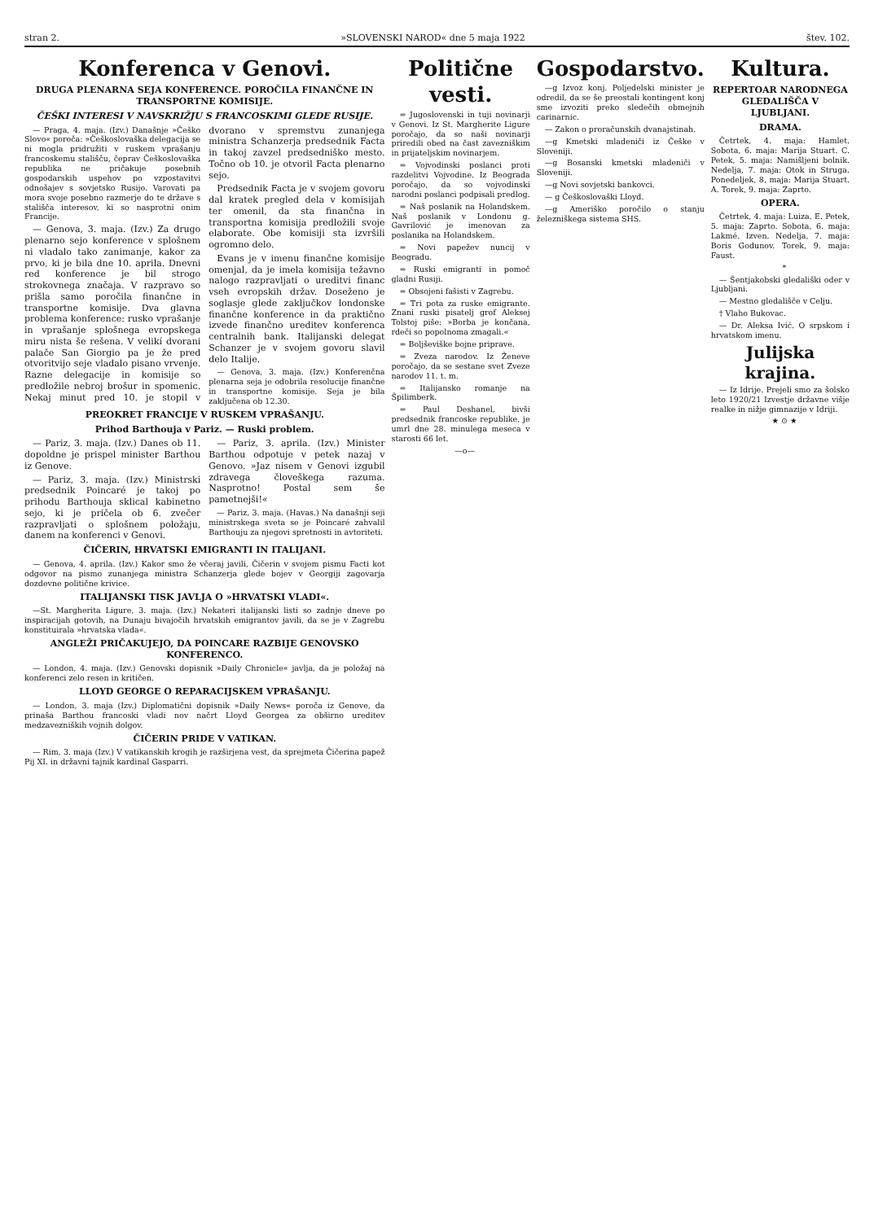stran 2. »SLOVENSKI NAROD« dne 5 maja 1922 štev. 102.
Konferenca v Genovi.
DRUGA PLENARNA SEJA KONFERENCE. POROČILA FINANČNE IN TRANSPORTNE KOMISIJE.
ČEŠKI INTERESI V NAVSKRIŽJU S FRANCOSKIMI GLEDE RUSIJE.
— Praga, 4. maja. (Izv.) Današnje »Češko Slovo« poroča: »Češkoslovaška delegacija se ni mogla pridružiti v ruskem vprašanju francoskemu stališču, čeprav Češkoslovaška republika ne pričakuje posebnih gospodarskih uspehov po vzpostavitvi odnošajev s sovjetsko Rusijo. Varovati pa mora svoje posebno razmerje do te države s stališča interesov, ki so nasprotni onim Francije.
— Genova, 3. maja. (Izv.) Za drugo plenarno sejo konference v splošnem ni vladalo tako zanimanje, kakor za prvo, ki je bila dne 10. aprila. Dnevni red konference je bil strogo strokovnega značaja. V razpravo so prišla samo poročila finančne in transportne komisije. Dva glavna problema konference: rusko vprašanje in vprašanje splošnega evropskega miru nista še rešena. V velikí dvorani palače San Giorgio pa je že pred otvoritvijo seje vladalo pisano vrvenje. Razne delegacije in komisije so predložile nebroj brošur in spomenic. Nekaj minut pred 10. je stopil v dvorano v spremstvu zunanjega ministra Schanzerja predsednik Facta in takoj zavzel predsedniško mesto. Točno ob 10. je otvoril Facta plenarno sejo.
Predsednik Facta je v svojem govoru dal kratek pregled dela v komisijah ter omenil, da sta finančna in transportna komisija predložili svoje elaborate. Obe komisiji sta izvršili ogromno delo.
Evans je v imenu finančne komisije omenjal, da je imela komisija težavno nalogo razpravljati o ureditvi financ vseh evropskih držav. Doseženo je soglasje glede zaključkov londonske finančne konference in da praktično izvede finančno ureditev konferenca centralnih bank. Italijanski delegat Schanzer je v svojem govoru slavil delo Italije.
— Genova, 3. maja. (Izv.) Konferenčna plenarna seja je odobrila resolucije finančne in transportne komisije. Seja je bila zaključena ob 12.30.
PREOKRET FRANCIJE V RUSKEM VPRAŠANJU.
Prihod Barthouja v Pariz. — Ruski problem.
— Pariz, 3. maja. (Izv.) Danes ob 11. dopoldne je prispel minister Barthou iz Genove.
— Pariz, 3. maja. (Izv.) Ministrski predsednik Poincaré je takoj po prihodu Barthouja sklical kabinetno sejo, ki je pričela ob 6. zvečer razpravljati o splošnem položaju, danem na konferenci v Genovi.
— Pariz, 3. aprila. (Izv.) Minister Barthou odpotuje v petek nazaj v Genovo. »Jaz nisem v Genovi izgubil zdravega človeškega razuma. Nasprotno! Postal sem še pametnejši!«
— Pariz, 3. maja. (Havas.) Na današnji seji ministrskega sveta se je Poincaré zahvalil Barthouju za njegovi spretnosti in avtoriteti.
ČIČERIN, HRVATSKI EMIGRANTI IN ITALIJANI.
— Genova, 4. aprila. (Izv.) Kakor smo že včeraj javili, Čičerin v svojem pismu Facti kot odgovor na pismo zunanjega ministra Schanzerja glede bojev v Georgiji zagovarja dozdevne politične krivice.
ITALIJANSKI TISK JAVLJA O »HRVATSKI VLADI«.
—St. Margherita Ligure, 3. maja. (Izv.) Nekateri italijanski listi so zadnje dneve po inspiracijah gotovih, na Dunaju bivajočih hrvatskih emigrantov javili, da se je v Zagrebu konstituirala »hrvatska vlada«.
ANGLEŽI PRIČAKUJEJO, DA POINCARE RAZBIJE GENOVSKO KONFERENCO.
— London, 4. maja. (Izv.) Genovski dopisnik »Daily Chronicle« javlja, da je položaj na konferenci zelo resen in kritičen.
LLOYD GEORGE O REPARACIJSKEM VPRAŠANJU.
— London, 3. maja (Izv.) Diplomatični dopisnik »Daily News« poroča iz Genove, da prinaša Barthou francoski vladi nov načrt Lloyd Georgea za obširno ureditev medzavezniških vojnih dolgov.
ČIČERIN PRIDE V VATIKAN.
— Rim, 3. maja (Izv.) V vatikanskih krogih je razširjena vest, da sprejmeta Čičerina papež Pij XI. in državni tajnik kardinal Gasparri.
Politične vesti.
= Jugoslovenski in tuji novinarji v Genovi. Iz St. Margherite Ligure poročajo, da so naši novinarji priredili obed na čast zavezniškim in prijateljskim novinarjem.
= Vojvodinski poslanci proti razdelitvi Vojvodine. Iz Beograda poročajo, da so vojvodinski narodni poslanci podpisali predlog.
= Naš poslanik na Holandskem. Naš poslanik v Londonu g. Gavrilović je imenovan za poslanika na Holandskem.
= Novi papežev nuncij v Beogradu.
= Ruski emigranti in pomoč gladni Rusiji.
= Obsojeni fašisti v Zagrebu.
= Tri pota za ruske emigrante. Znani ruski pisatelj grof Aleksej Tolstoj piše: »Borba je končana, rdeči so popolnoma zmagali.«
= Boljševiške bojne priprave.
= Zveza narodov. Iz Ženeve poročajo, da se sestane svet Zveze narodov 11. t. m.
= Italijansko romanje na Špilimberk.
= Paul Deshanel, bivši predsednik francoske republike, je umrl dne 28. minulega meseca v starosti 66 let.
—o—
Gospodarstvo.
—g Izvoz konj. Poljedelski minister je odredil, da se še preostali kontingent konj sme izvoziti preko sledečih obmejnih carinarnic.
— Zakon o proračunskih dvanajstinah.
—g Kmetski mladeniči iz Češke v Sloveniji.
—g Bosanski kmetski mladeniči v Sloveniji.
—g Novi sovjetski bankovci.
— g Češkoslovaški Lloyd.
—g Ameriško poročilo o stanju železniškega sistema SHS.
Kultura.
REPERTOAR NARODNEGA GLEDALIŠČA V LJUBLJANI.
DRAMA.
Četrtek, 4. maja: Hamlet. Sobota, 6. maja: Marija Stuart. C. Petek, 5. maja: Namišljeni bolnik. Nedelja, 7. maja: Otok in Struga. Ponedeljek, 8. maja: Marija Stuart. A. Torek, 9. maja: Zaprto.
OPERA.
Četrtek, 4. maja: Luiza. E. Petek, 5. maja: Zaprto. Sobota, 6. maja: Lakmé. Izven. Nedelja, 7. maja: Boris Godunov. Torek, 9. maja: Faust.
*
— Šentjakobski gledališki oder v Ljubljani.
— Mestno gledališče v Celju.
† Vlaho Bukovac.
— Dr. Aleksa Ivić. O srpskom i hrvatskom imenu.
Julijska krajina.
— Iz Idrije. Prejeli smo za šolsko leto 1920/21 Izvestje državne višje realke in nižje gimnazije v Idriji.
★ ⊙ ★